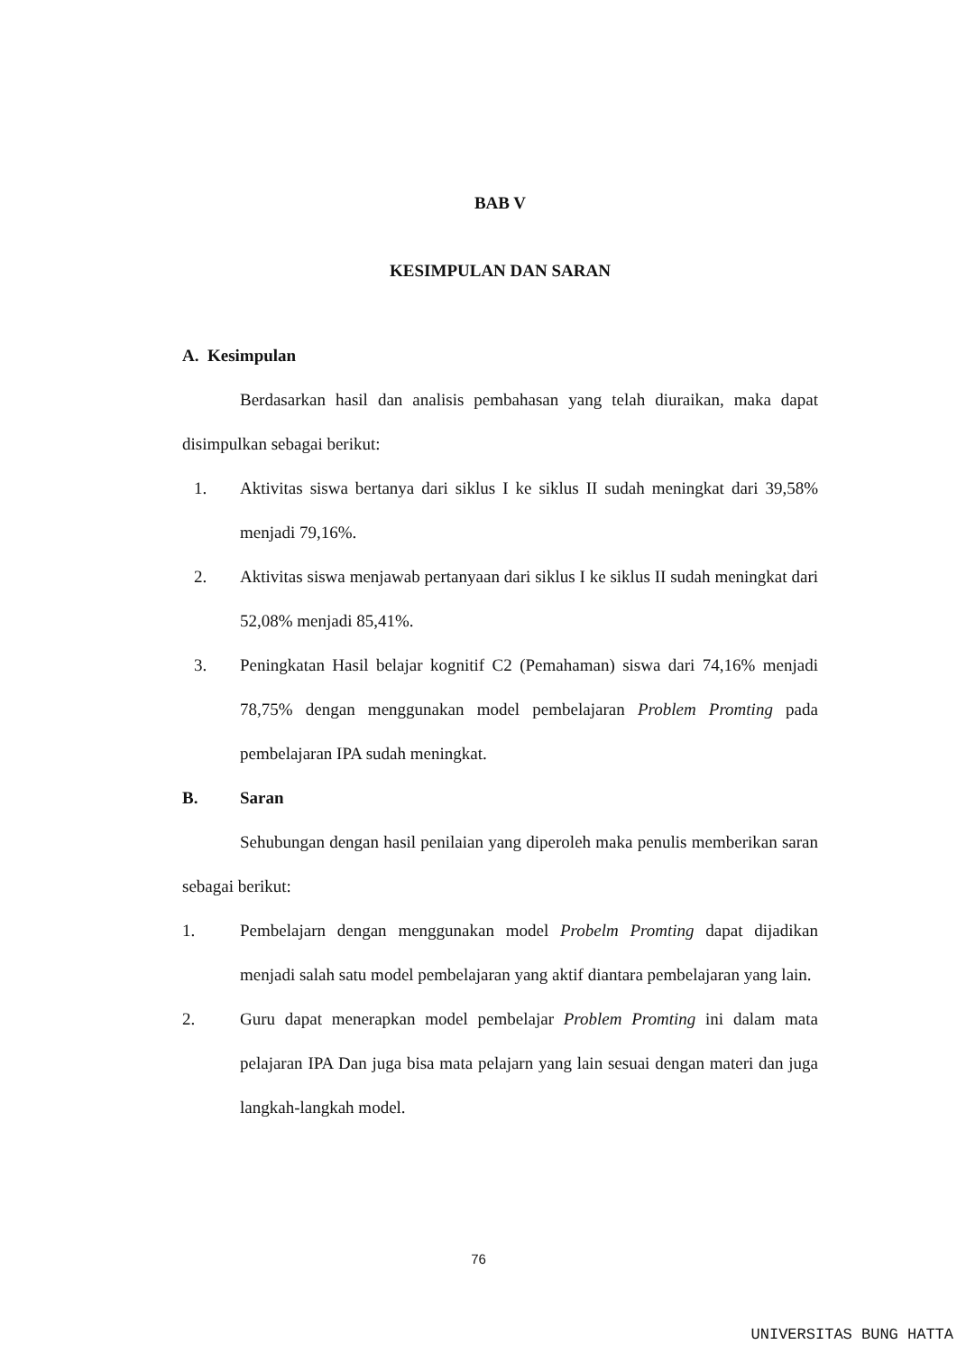BAB V
KESIMPULAN DAN SARAN
A. Kesimpulan
Berdasarkan hasil dan analisis pembahasan yang telah diuraikan, maka dapat disimpulkan sebagai berikut:
1. Aktivitas siswa bertanya dari siklus I ke siklus II sudah meningkat dari 39,58% menjadi 79,16%.
2. Aktivitas siswa menjawab pertanyaan dari siklus I ke siklus II sudah meningkat dari 52,08% menjadi 85,41%.
3. Peningkatan Hasil belajar kognitif C2 (Pemahaman) siswa dari 74,16% menjadi 78,75% dengan menggunakan model pembelajaran Problem Promting pada pembelajaran IPA sudah meningkat.
B. Saran
Sehubungan dengan hasil penilaian yang diperoleh maka penulis memberikan saran sebagai berikut:
1. Pembelajarn dengan menggunakan model Probelm Promting dapat dijadikan menjadi salah satu model pembelajaran yang aktif diantara pembelajaran yang lain.
2. Guru dapat menerapkan model pembelajar Problem Promting ini dalam mata pelajaran IPA Dan juga bisa mata pelajarn yang lain sesuai dengan materi dan juga langkah-langkah model.
76
UNIVERSITAS BUNG HATTA